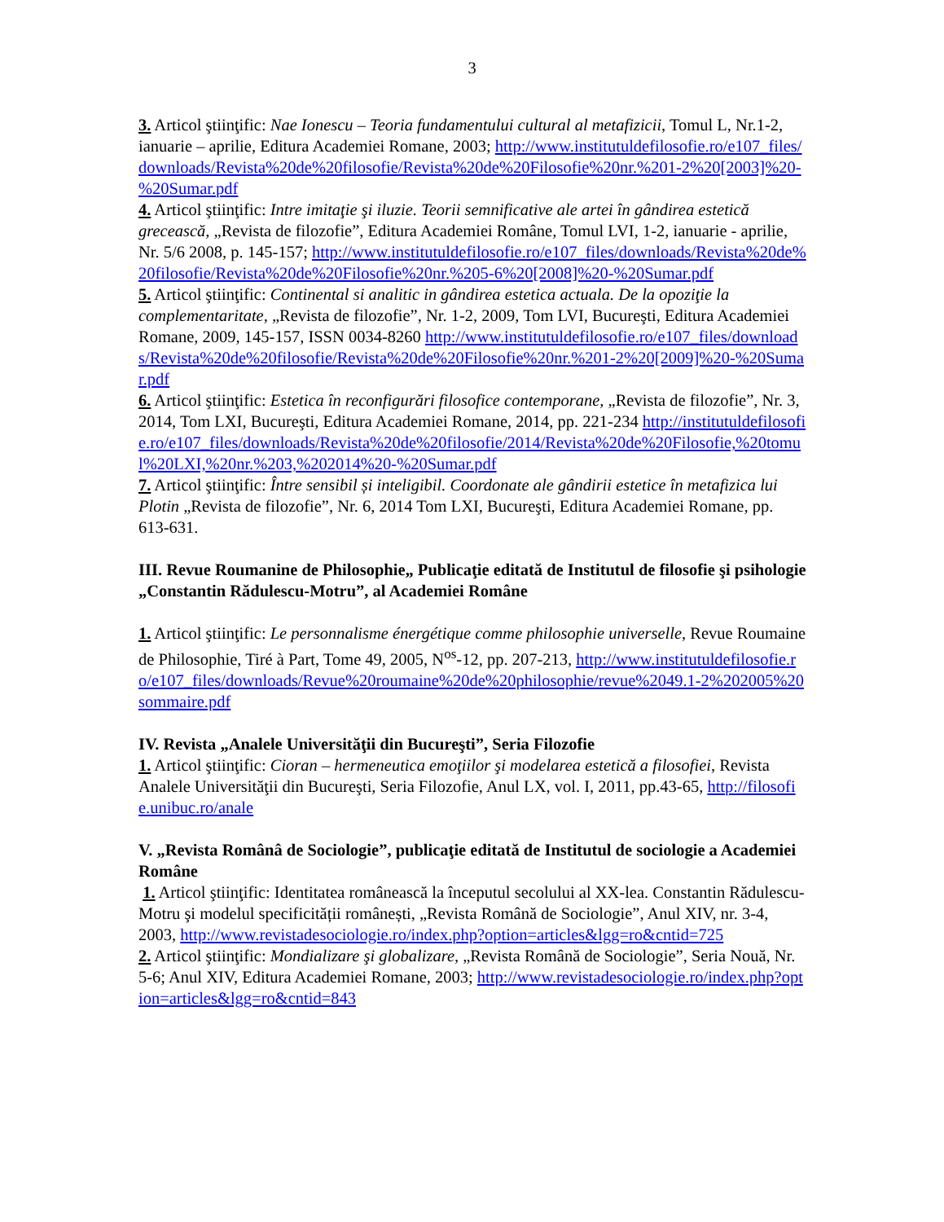3
3. Articol ştiinţific: Nae Ionescu – Teoria fundamentului cultural al metafizicii, Tomul L, Nr.1-2, ianuarie – aprilie, Editura Academiei Romane, 2003; http://www.institutuldefilosofie.ro/e107_files/downloads/Revista%20de%20filosofie/Revista%20de%20Filosofie%20nr.%201-2%20[2003]%20-%20Sumar.pdf
4. Articol ştiinţific: Intre imitaţie şi iluzie. Teorii semnificative ale artei în gândirea estetică grecească, „Revista de filozofie”, Editura Academiei Române, Tomul LVI, 1-2, ianuarie - aprilie, Nr. 5/6 2008, p. 145-157; http://www.institutuldefilosofie.ro/e107_files/downloads/Revista%20de%20filosofie/Revista%20de%20Filosofie%20nr.%205-6%20[2008]%20-%20Sumar.pdf
5. Articol ştiinţific: Continental si analitic in gândirea estetica actuala. De la opoziţie la complementaritate, „Revista de filozofie”, Nr. 1-2, 2009, Tom LVI, Bucureşti, Editura Academiei Romane, 2009, 145-157, ISSN 0034-8260 http://www.institutuldefilosofie.ro/e107_files/downloads/Revista%20de%20filosofie/Revista%20de%20Filosofie%20nr.%201-2%20[2009]%20-%20Sumar.pdf
6. Articol ştiinţific: Estetica în reconfigurări filosofice contemporane, „Revista de filozofie”, Nr. 3, 2014, Tom LXI, Bucureşti, Editura Academiei Romane, 2014, pp. 221-234 http://institutuldefilosofie.ro/e107_files/downloads/Revista%20de%20filosofie/2014/Revista%20de%20Filosofie,%20tomul%20LXI,%20nr.%203,%202014%20-%20Sumar.pdf
7. Articol ştiinţific: Între sensibil și inteligibil. Coordonate ale gândirii estetice în metafizica lui Plotin „Revista de filozofie”, Nr. 6, 2014 Tom LXI, Bucureşti, Editura Academiei Romane, pp. 613-631.
III. Revue Roumanine de Philosophie„ Publicaţie editată de Institutul de filosofie şi psihologie „Constantin Rădulescu-Motru”, al Academiei Române
1. Articol ştiinţific: Le personnalisme énergétique comme philosophie universelle, Revue Roumaine de Philosophie, Tiré à Part, Tome 49, 2005, N<sup>os</sup>-12, pp. 207-213, http://www.institutuldefilosofie.ro/e107_files/downloads/Revue%20roumaine%20de%20philosophie/revue%2049.1-2%202005%20sommaire.pdf
IV. Revista „Analele Universităţii din Bucureşti”, Seria Filozofie
1. Articol ştiinţific: Cioran – hermeneutica emoţiilor şi modelarea estetică a filosofiei, Revista Analele Universităţii din Bucureşti, Seria Filozofie, Anul LX, vol. I, 2011, pp.43-65, http://filosofie.unibuc.ro/anale
V. „Revista Românâ de Sociologie”, publicaţie editată de Institutul de sociologie a Academiei Române
1. Articol ştiinţific: Identitatea românească la începutul secolului al XX-lea. Constantin Rădulescu-Motru şi modelul specificității românești, „Revista Română de Sociologie”, Anul XIV, nr. 3-4, 2003, http://www.revistadesociologie.ro/index.php?option=articles&lgg=ro&cntid=725
2. Articol ştiinţific: Mondializare şi globalizare, „Revista Română de Sociologie”, Seria Nouă, Nr. 5-6; Anul XIV, Editura Academiei Romane, 2003; http://www.revistadesociologie.ro/index.php?option=articles&lgg=ro&cntid=843